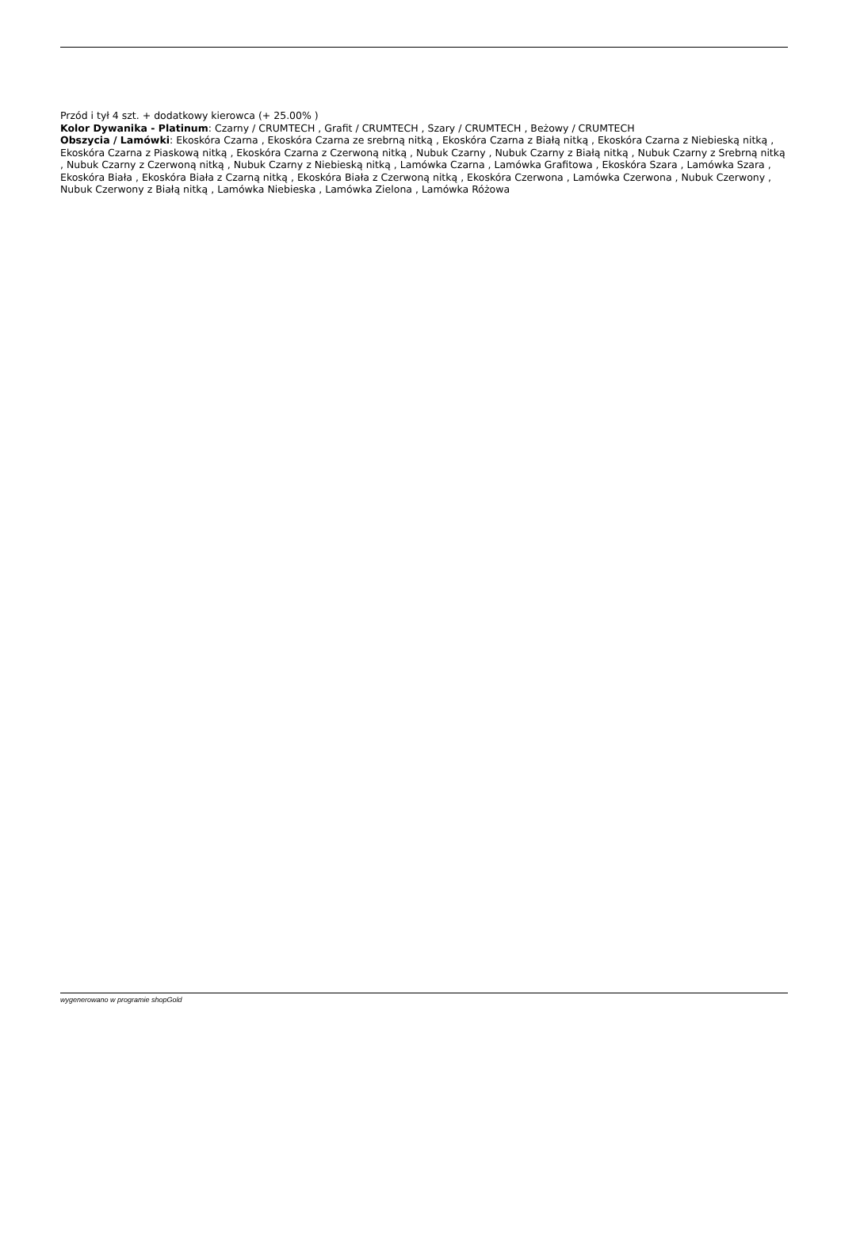Przód i tył 4 szt. + dodatkowy kierowca (+ 25.00% )
Kolor Dywanika - Platinum: Czarny / CRUMTECH , Grafit / CRUMTECH , Szary / CRUMTECH , Beżowy / CRUMTECH
Obszycia / Lamówki: Ekoskóra Czarna , Ekoskóra Czarna ze srebrną nitką , Ekoskóra Czarna z Białą nitką , Ekoskóra Czarna z Niebieską nitką , Ekoskóra Czarna z Piaskową nitką , Ekoskóra Czarna z Czerwoną nitką , Nubuk Czarny , Nubuk Czarny z Białą nitką , Nubuk Czarny z Srebrną nitką , Nubuk Czarny z Czerwoną nitką , Nubuk Czarny z Niebieską nitką , Lamówka Czarna , Lamówka Grafitowa , Ekoskóra Szara , Lamówka Szara , Ekoskóra Biała , Ekoskóra Biała z Czarną nitką , Ekoskóra Biała z Czerwoną nitką , Ekoskóra Czerwona , Lamówka Czerwona , Nubuk Czerwony , Nubuk Czerwony z Białą nitką , Lamówka Niebieska , Lamówka Zielona , Lamówka Różowa
wygenerowano w programie shopGold